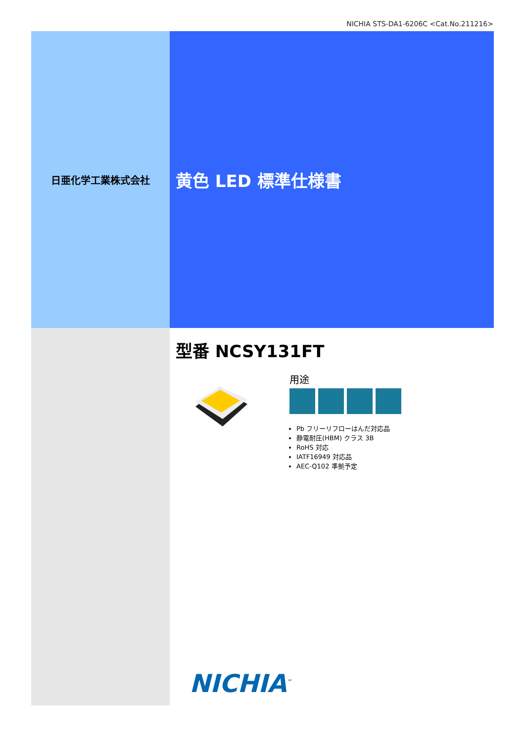NICHIA STS-DA1-6206C <Cat.No.211216>
日亜化学工業株式会社
黄色 LED 標準仕様書
型番 NCSY131FT
用途
Pb フリーリフローはんだ対応品
静電耐圧(HBM) クラス 3B
RoHS 対応
IATF16949 対応品
AEC-Q102 準拠予定
NICHIA<sup>™</sup>